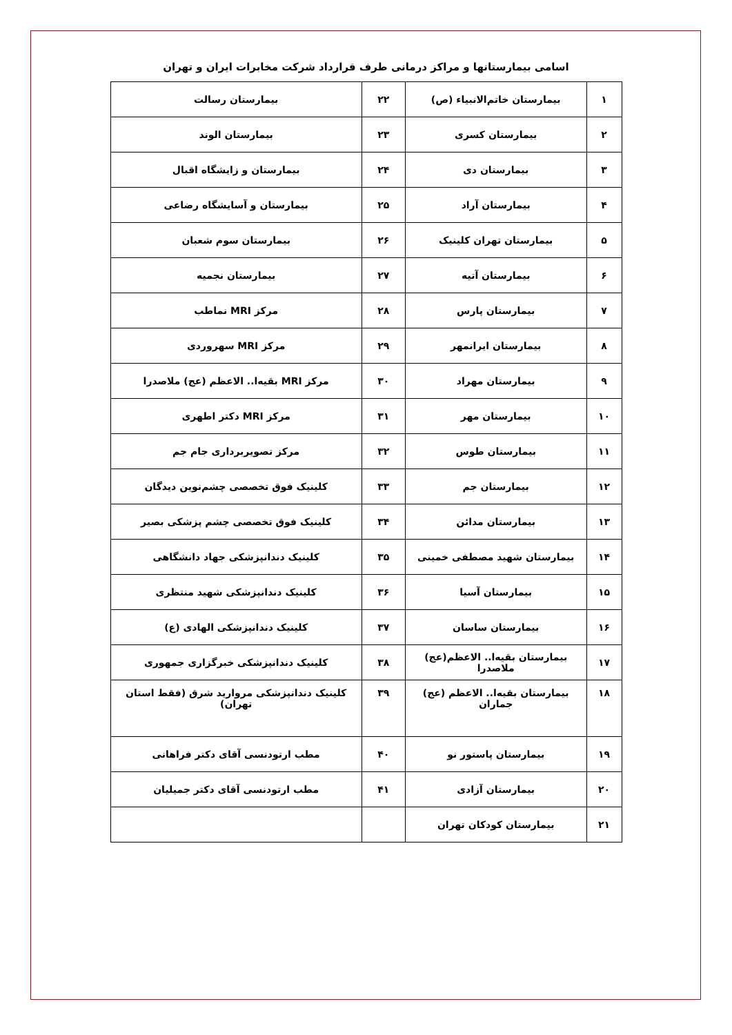اسامی بیمارستانها و مراکز درمانی طرف قرارداد شرکت مخابرات ایران و تهران
| ۱ | بیمارستان خاتم‌الانبیاء (ص) | ۲۲ | بیمارستان رسالت |
| ۲ | بیمارستان کسری | ۲۳ | بیمارستان الوند |
| ۳ | بیمارستان دی | ۲۴ | بیمارستان و زایشگاه اقبال |
| ۴ | بیمارستان آراد | ۲۵ | بیمارستان و آسایشگاه رضاعی |
| ۵ | بیمارستان تهران کلینیک | ۲۶ | بیمارستان سوم شعبان |
| ۶ | بیمارستان آتیه | ۲۷ | بیمارستان نجمیه |
| ۷ | بیمارستان پارس | ۲۸ | مرکز MRI نماطب |
| ۸ | بیمارستان ایرانمهر | ۲۹ | مرکز MRI سهروردی |
| ۹ | بیمارستان مهراد | ۳۰ | مرکز MRI بقیه‌ا.. الاعظم (عج) ملاصدرا |
| ۱۰ | بیمارستان مهر | ۳۱ | مرکز MRI دکتر اطهری |
| ۱۱ | بیمارستان طوس | ۳۲ | مرکز تصویربرداری جام جم |
| ۱۲ | بیمارستان جم | ۳۳ | کلینیک فوق تخصصی چشم‌نوین دیدگان |
| ۱۳ | بیمارستان مدائن | ۳۴ | کلینیک فوق تخصصی چشم پزشکی بصیر |
| ۱۴ | بیمارستان شهید مصطفی خمینی | ۳۵ | کلینیک دندانپزشکی جهاد دانشگاهی |
| ۱۵ | بیمارستان آسیا | ۳۶ | کلینیک دندانپزشکی شهید منتظری |
| ۱۶ | بیمارستان ساسان | ۳۷ | کلینیک دندانپزشکی الهادی (ع) |
| ۱۷ | بیمارستان بقیه‌ا.. الاعظم(عج) ملاصدرا | ۳۸ | کلینیک دندانپزشکی خبرگزاری جمهوری |
| ۱۸ | بیمارستان بقیه‌ا.. الاعظم (عج) جماران | ۳۹ | کلینیک دندانپزشکی مروارید شرق (فقط استان تهران) |
| ۱۹ | بیمارستان پاستور نو | ۴۰ | مطب ارتودنسی آقای دکتر فراهانی |
| ۲۰ | بیمارستان آزادی | ۴۱ | مطب ارتودنسی آقای دکتر جمیلیان |
| ۲۱ | بیمارستان کودکان تهران | | |